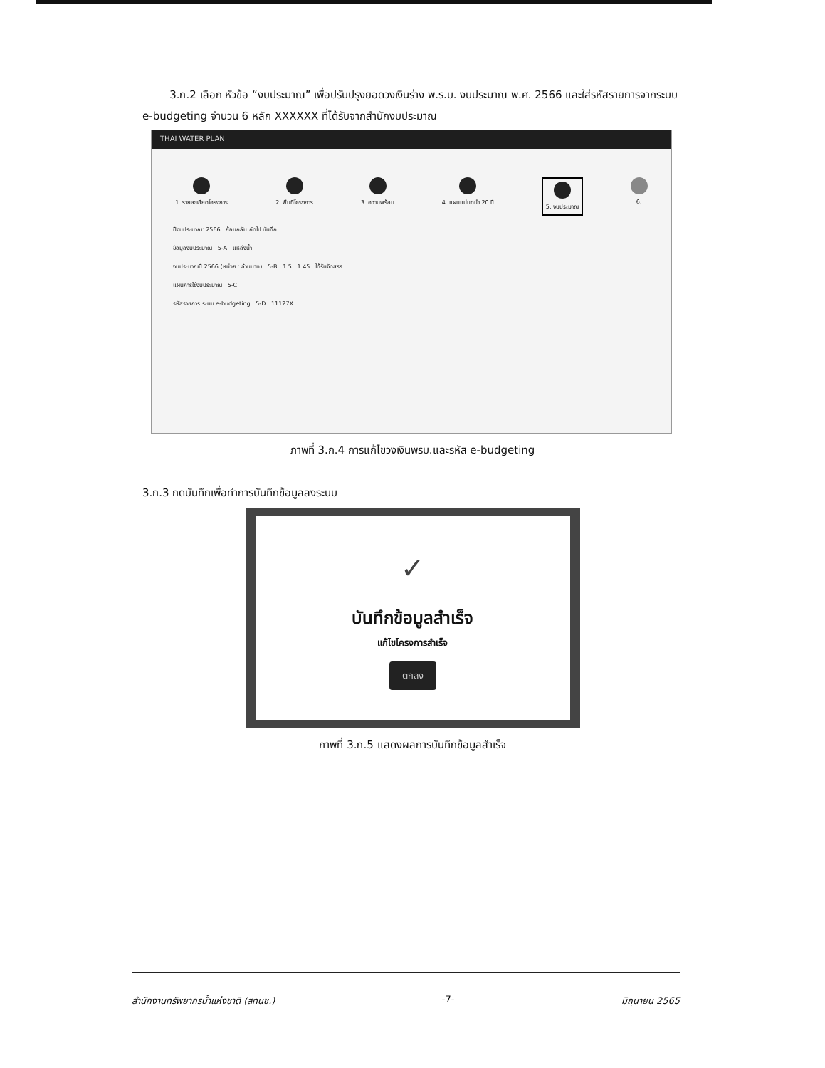3.ก.2 เลือก หัวข้อ “งบประมาณ” เพื่อปรับปรุงยอดวงเงินร่าง พ.ร.บ. งบประมาณ พ.ศ. 2566 และใส่รหัสรายการจากระบบ e-budgeting จำนวน 6 หลัก XXXXXX ที่ได้รับจากสำนักงบประมาณ
THAI WATER PLAN
1. รายละเอียดโครงการ 2. พื้นที่โครงการ 3. ความพร้อม 4. แผนแม่บทน้ำ 20 ปี
5. งบประมาณ
6.
ปีงบประมาณ: 2566 ย้อนกลับ ถัดไป บันทึก
ข้อมูลงบประมาณ 5-A แหล่งน้ำ
งบประมาณปี 2566 (หน่วย : ล้านบาท) 5-B 1.5 1.45 ได้รับจัดสรร
แผนการใช้งบประมาณ 5-C
รหัสรายการ ระบบ e-budgeting 5-D 11127X
ภาพที่ 3.ก.4 การแก้ไขวงเงินพรบ.และรหัส e-budgeting
3.ก.3 กดบันทึกเพื่อทำการบันทึกข้อมูลลงระบบ
✓
บันทึกข้อมูลสำเร็จ
แก้ไขโครงการสำเร็จ
ตกลง
ภาพที่ 3.ก.5 แสดงผลการบันทึกข้อมูลสำเร็จ
สำนักงานทรัพยากรน้ำแห่งชาติ (สทนช.) -7- มิถุนายน 2565